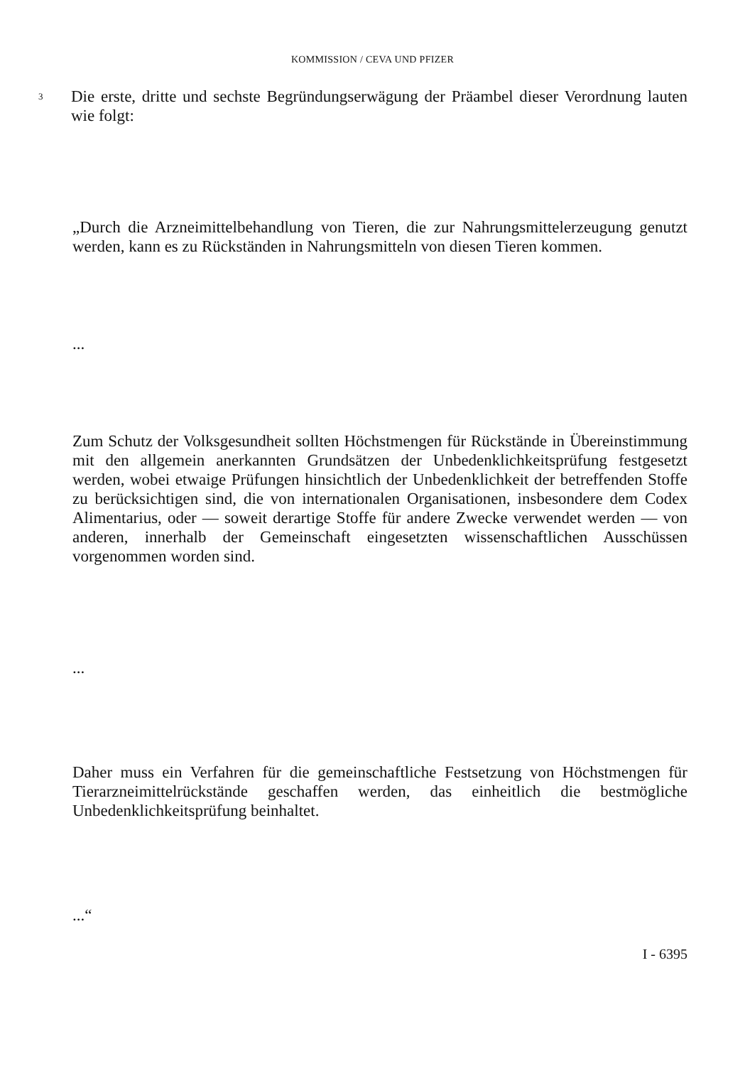KOMMISSION / CEVA UND PFIZER
3
Die erste, dritte und sechste Begründungserwägung der Präambel dieser Verordnung lauten wie folgt:
„Durch die Arzneimittelbehandlung von Tieren, die zur Nahrungsmittelerzeugung genutzt werden, kann es zu Rückständen in Nahrungsmitteln von diesen Tieren kommen.
...
Zum Schutz der Volksgesundheit sollten Höchstmengen für Rückstände in Übereinstimmung mit den allgemein anerkannten Grundsätzen der Unbedenklichkeitsprüfung festgesetzt werden, wobei etwaige Prüfungen hinsichtlich der Unbedenklichkeit der betreffenden Stoffe zu berücksichtigen sind, die von internationalen Organisationen, insbesondere dem Codex Alimentarius, oder — soweit derartige Stoffe für andere Zwecke verwendet werden — von anderen, innerhalb der Gemeinschaft eingesetzten wissenschaftlichen Ausschüssen vorgenommen worden sind.
...
Daher muss ein Verfahren für die gemeinschaftliche Festsetzung von Höchstmengen für Tierarzneimittelrückstände geschaffen werden, das einheitlich die bestmögliche Unbedenklichkeitsprüfung beinhaltet.
...“
I - 6395